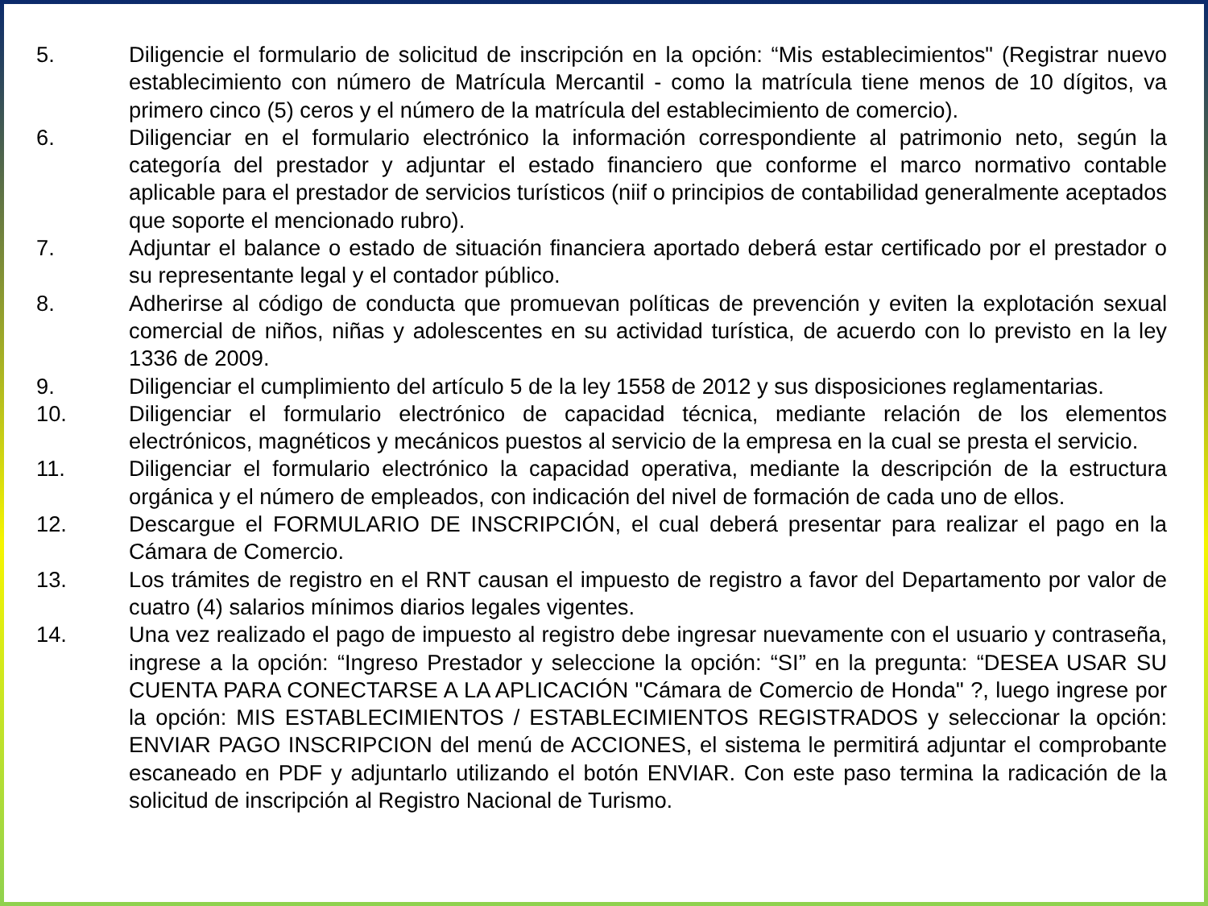5. Diligencie el formulario de solicitud de inscripción en la opción: “Mis establecimientos" (Registrar nuevo establecimiento con número de Matrícula Mercantil - como la matrícula tiene menos de 10 dígitos, va primero cinco (5) ceros y el número de la matrícula del establecimiento de comercio).
6. Diligenciar en el formulario electrónico la información correspondiente al patrimonio neto, según la categoría del prestador y adjuntar el estado financiero que conforme el marco normativo contable aplicable para el prestador de servicios turísticos (niif o principios de contabilidad generalmente aceptados que soporte el mencionado rubro).
7. Adjuntar el balance o estado de situación financiera aportado deberá estar certificado por el prestador o su representante legal y el contador público.
8. Adherirse al código de conducta que promuevan políticas de prevención y eviten la explotación sexual comercial de niños, niñas y adolescentes en su actividad turística, de acuerdo con lo previsto en la ley 1336 de 2009.
9. Diligenciar el cumplimiento del artículo 5 de la ley 1558 de 2012 y sus disposiciones reglamentarias.
10. Diligenciar el formulario electrónico de capacidad técnica, mediante relación de los elementos electrónicos, magnéticos y mecánicos puestos al servicio de la empresa en la cual se presta el servicio.
11. Diligenciar el formulario electrónico la capacidad operativa, mediante la descripción de la estructura orgánica y el número de empleados, con indicación del nivel de formación de cada uno de ellos.
12. Descargue el FORMULARIO DE INSCRIPCIÓN, el cual deberá presentar para realizar el pago en la Cámara de Comercio.
13. Los trámites de registro en el RNT causan el impuesto de registro a favor del Departamento por valor de cuatro (4) salarios mínimos diarios legales vigentes.
14. Una vez realizado el pago de impuesto al registro debe ingresar nuevamente con el usuario y contraseña, ingrese a la opción: “Ingreso Prestador y seleccione la opción: “SI” en la pregunta: “DESEA USAR SU CUENTA PARA CONECTARSE A LA APLICACIÓN "Cámara de Comercio de Honda" ?, luego ingrese por la opción: MIS ESTABLECIMIENTOS / ESTABLECIMIENTOS REGISTRADOS y seleccionar la opción: ENVIAR PAGO INSCRIPCION del menú de ACCIONES, el sistema le permitirá adjuntar el comprobante escaneado en PDF y adjuntarlo utilizando el botón ENVIAR. Con este paso termina la radicación de la solicitud de inscripción al Registro Nacional de Turismo.